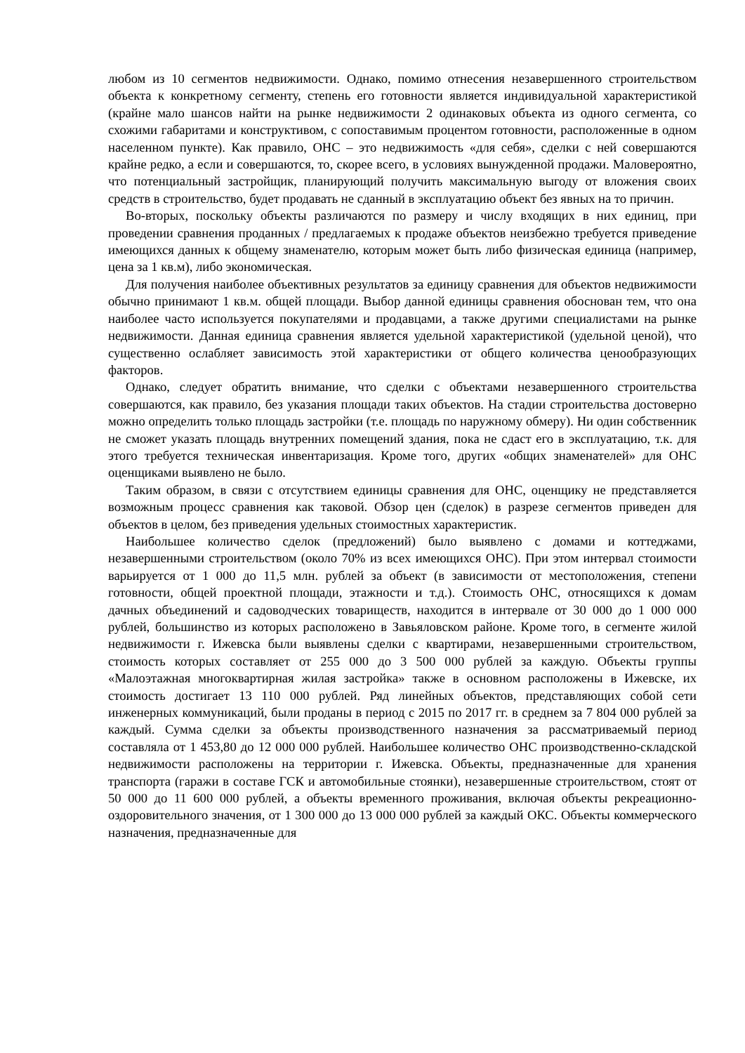любом из 10 сегментов недвижимости. Однако, помимо отнесения незавершенного строительством объекта к конкретному сегменту, степень его готовности является индивидуальной характеристикой (крайне мало шансов найти на рынке недвижимости 2 одинаковых объекта из одного сегмента, со схожими габаритами и конструктивом, с сопоставимым процентом готовности, расположенные в одном населенном пункте). Как правило, ОНС – это недвижимость «для себя», сделки с ней совершаются крайне редко, а если и совершаются, то, скорее всего, в условиях вынужденной продажи. Маловероятно, что потенциальный застройщик, планирующий получить максимальную выгоду от вложения своих средств в строительство, будет продавать не сданный в эксплуатацию объект без явных на то причин.
Во-вторых, поскольку объекты различаются по размеру и числу входящих в них единиц, при проведении сравнения проданных / предлагаемых к продаже объектов неизбежно требуется приведение имеющихся данных к общему знаменателю, которым может быть либо физическая единица (например, цена за 1 кв.м), либо экономическая.
Для получения наиболее объективных результатов за единицу сравнения для объектов недвижимости обычно принимают 1 кв.м. общей площади. Выбор данной единицы сравнения обоснован тем, что она наиболее часто используется покупателями и продавцами, а также другими специалистами на рынке недвижимости. Данная единица сравнения является удельной характеристикой (удельной ценой), что существенно ослабляет зависимость этой характеристики от общего количества ценообразующих факторов.
Однако, следует обратить внимание, что сделки с объектами незавершенного строительства совершаются, как правило, без указания площади таких объектов. На стадии строительства достоверно можно определить только площадь застройки (т.е. площадь по наружному обмеру). Ни один собственник не сможет указать площадь внутренних помещений здания, пока не сдаст его в эксплуатацию, т.к. для этого требуется техническая инвентаризация. Кроме того, других «общих знаменателей» для ОНС оценщиками выявлено не было.
Таким образом, в связи с отсутствием единицы сравнения для ОНС, оценщику не представляется возможным процесс сравнения как таковой. Обзор цен (сделок) в разрезе сегментов приведен для объектов в целом, без приведения удельных стоимостных характеристик.
Наибольшее количество сделок (предложений) было выявлено с домами и коттеджами, незавершенными строительством (около 70% из всех имеющихся ОНС). При этом интервал стоимости варьируется от 1 000 до 11,5 млн. рублей за объект (в зависимости от местоположения, степени готовности, общей проектной площади, этажности и т.д.). Стоимость ОНС, относящихся к домам дачных объединений и садоводческих товариществ, находится в интервале от 30 000 до 1 000 000 рублей, большинство из которых расположено в Завьяловском районе. Кроме того, в сегменте жилой недвижимости г. Ижевска были выявлены сделки с квартирами, незавершенными строительством, стоимость которых составляет от 255 000 до 3 500 000 рублей за каждую. Объекты группы «Малоэтажная многоквартирная жилая застройка» также в основном расположены в Ижевске, их стоимость достигает 13 110 000 рублей. Ряд линейных объектов, представляющих собой сети инженерных коммуникаций, были проданы в период с 2015 по 2017 гг. в среднем за 7 804 000 рублей за каждый. Сумма сделки за объекты производственного назначения за рассматриваемый период составляла от 1 453,80 до 12 000 000 рублей. Наибольшее количество ОНС производственно-складской недвижимости расположены на территории г. Ижевска. Объекты, предназначенные для хранения транспорта (гаражи в составе ГСК и автомобильные стоянки), незавершенные строительством, стоят от 50 000 до 11 600 000 рублей, а объекты временного проживания, включая объекты рекреационно-оздоровительного значения, от 1 300 000 до 13 000 000 рублей за каждый ОКС. Объекты коммерческого назначения, предназначенные для